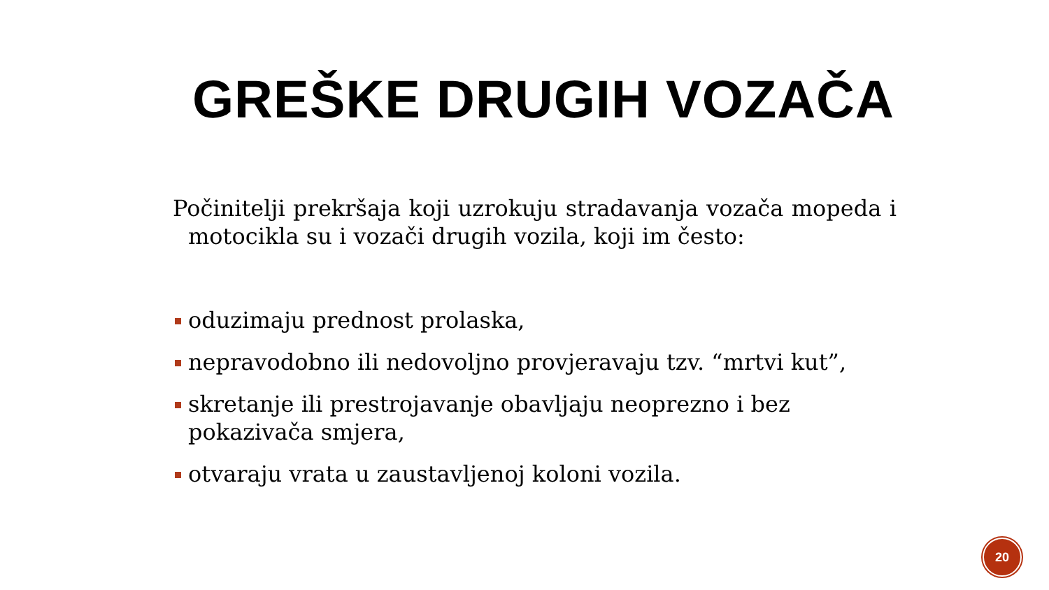GREŠKE DRUGIH VOZAČA
Počinitelji prekršaja koji uzrokuju stradavanja vozača mopeda i motocikla su i vozači drugih vozila, koji im često:
oduzimaju prednost prolaska,
nepravodobno ili nedovoljno provjeravaju tzv. “mrtvi kut”,
skretanje ili prestrojavanje obavljaju neoprezno i bez pokazivača smjera,
otvaraju vrata u zaustavljenoj koloni vozila.
20